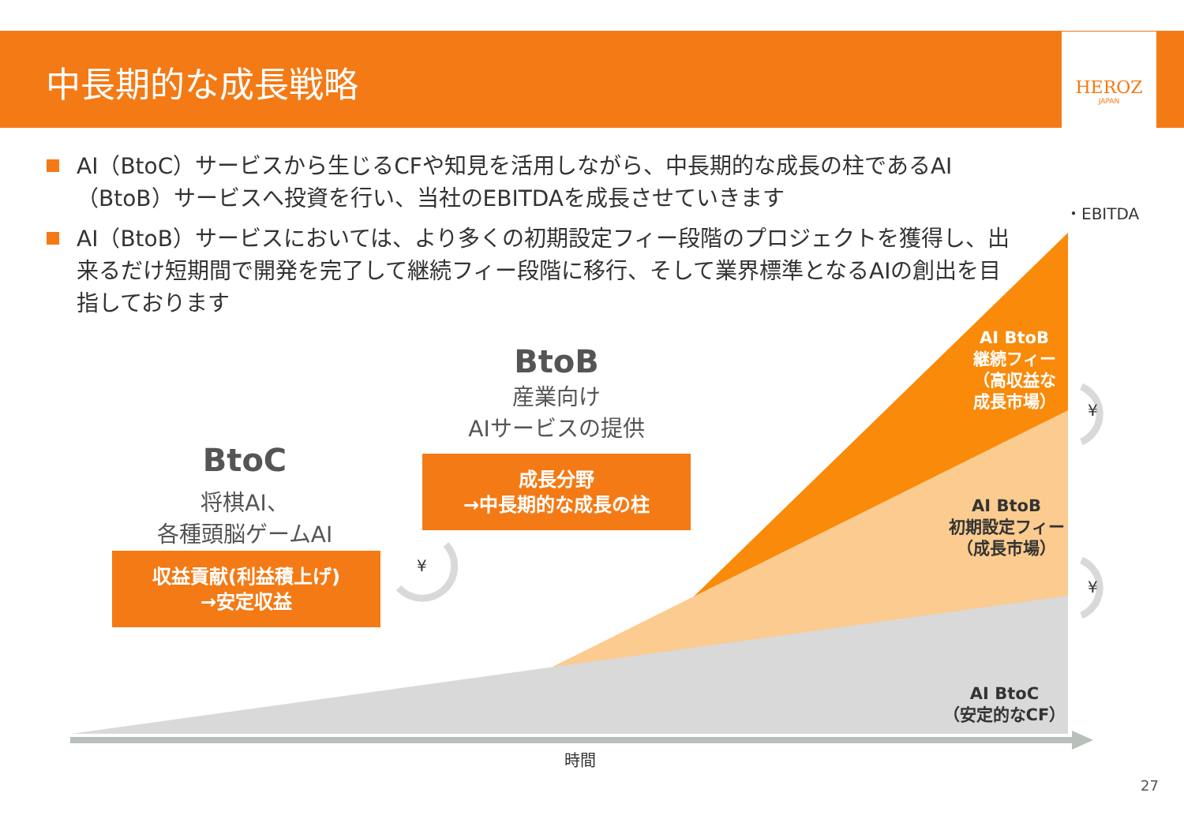中長期的な成長戦略
HEROZ
JAPAN
AI（BtoC）サービスから生じるCFや知見を活用しながら、中長期的な成長の柱であるAI（BtoB）サービスへ投資を行い、当社のEBITDAを成長させていきます
AI（BtoB）サービスにおいては、より多くの初期設定フィー段階のプロジェクトを獲得し、出来るだけ短期間で開発を完了して継続フィー段階に移行、そして業界標準となるAIの創出を目指しております
・EBITDA
BtoB
産業向け
AIサービスの提供
BtoC
将棋AI、
各種頭脳ゲームAI
成長分野
→中長期的な成長の柱
収益貢献(利益積上げ)
→安定収益
¥
¥
¥
AI BtoB
継続フィー
（高収益な
成長市場）
AI BtoB
初期設定フィー
（成長市場）
AI BtoC
（安定的なCF）
時間
27